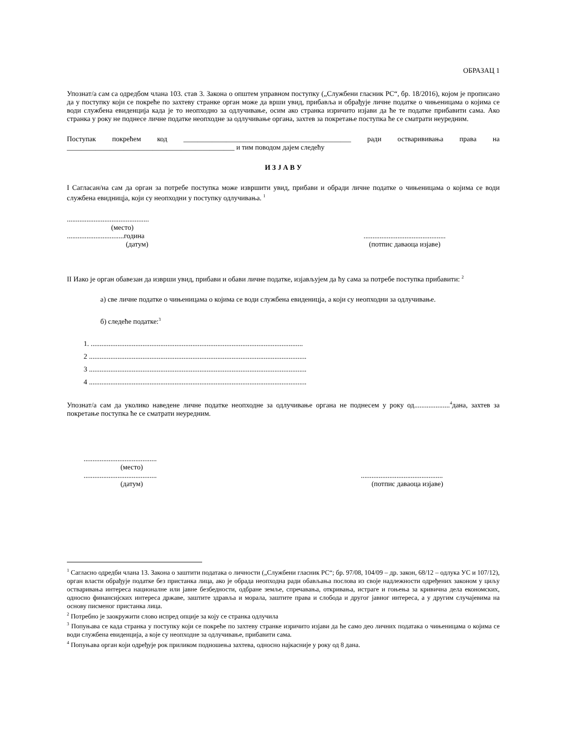ОБРАЗАЦ 1
Упознат/а сам са одредбом члана 103. став 3. Закона о општем управном поступку („Службени гласник РС“, бр. 18/2016), којом је прописано да у поступку који се покреће по захтеву странке орган може да врши увид, прибавља и обрађује личне податке о чињеницама о којима се води службена евиденција када је то неопходно за одлучивање, осим ако странка изричито изјави да ће те податке прибавити сама. Ако странка у року не поднесе личне податке неопходне за одлучивање органа, захтев за покретање поступка ће се сматрати неуредним.
Поступак покрећем код _______________________________________________ ради остварививања права на _______________________________________________ и тим поводом дајем следећу
И З Ј А В У
I Сагласан/на сам да орган за потребе поступка може извршити увид, прибави и обради личне податке о чињеницама о којима се води службена евидницја, који су неопходни у поступку одлучивања. <sup>1</sup>
..............................................
(место)
................................година
(датум)..............................................
(потпис даваоца изјаве)
II Иако је орган обавезан да изврши увид, прибави и обави личне податке, изјављујем да ћу сама за потребе поступка прибавити: <sup>2</sup>
а) све личне податке о чињеницама о којима се води службена евиденицја, а који су неопходни за одлучивање.
б) следеће податке:<sup>3</sup>
1. .......................................................................................................................
2 ..........................................................................................................................
3 ..........................................................................................................................
4 ..........................................................................................................................
Упознат/а сам да уколико наведене личне податке неопходне за одлучивање органа не поднесем у року од....................<sup>4</sup>дана, захтев за покретање поступка ће се сматрати неуредним.
.........................................
(место)
.........................................
(датум)..............................................
(потпис даваоца изјаве)
<sup>1</sup> Сагласно одредби члана 13. Закона о заштити података о личности („Службени гласник РС“; бр. 97/08, 104/09 – др. закон, 68/12 – одлука УС и 107/12), орган власти обрађује податке без пристанка лица, ако је обрада неопходна ради обављања послова из своје надлежности одређених законом у циљу остваривања интереса националне или јавне безбедности, одбране земље, спречавања, откривања, истраге и гоњења за кривична дела економских, односно финансијских интереса државе, заштите здравља и морала, заштите права и слобода и другог јавног интереса, а у другим случајевима на основу писменог пристанка лица.
<sup>2</sup> Потребно је заокружити слово испред опције за коју се странка одлучила
<sup>3</sup> Попуњава се када странка у поступку који се покреће по захтеву странке изричито изјави да ће само део личних података о чињеницама о којима се води службена евиденција, а које су неопходне за одлучивање, прибавити сама.
<sup>4</sup> Попуњава орган који одређује рок приликом подношења захтева, односно најкасније у року од 8 дана.